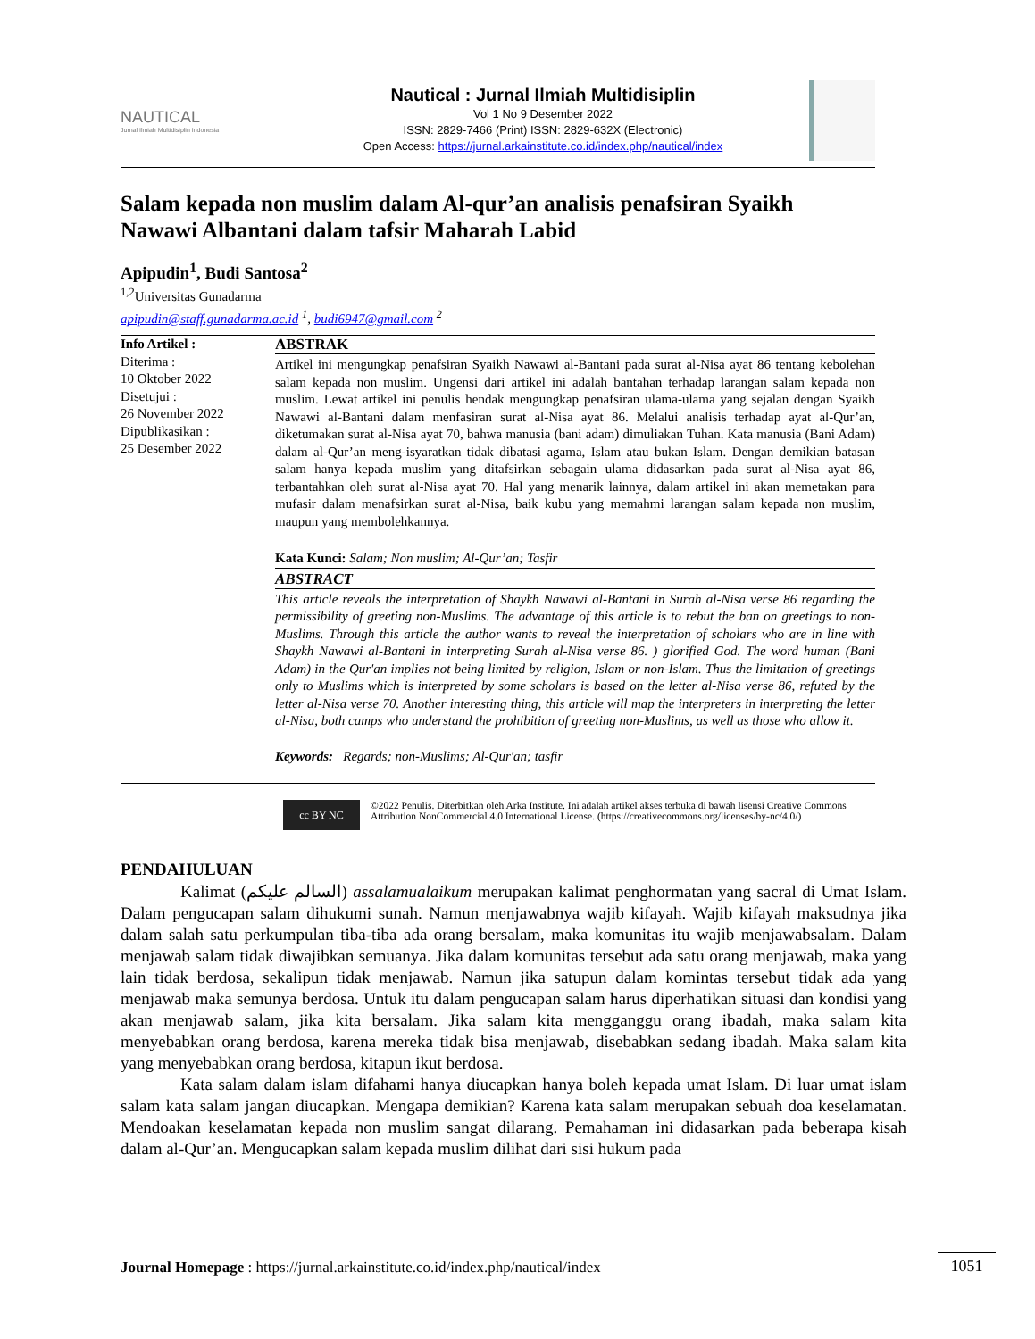NAUTICAL
Jurnal Ilmiah Multidisiplin Indonesia
Nautical : Jurnal Ilmiah Multidisiplin
Vol 1 No 9 Desember 2022
ISSN: 2829-7466 (Print) ISSN: 2829-632X (Electronic)
Open Access: https://jurnal.arkainstitute.co.id/index.php/nautical/index
Salam kepada non muslim dalam Al-qur’an analisis penafsiran Syaikh Nawawi Albantani dalam tafsir Maharah Labid
Apipudin<sup>1</sup>, Budi Santosa<sup>2</sup>
<sup>1,2</sup>Universitas Gunadarma
apipudin@staff.gunadarma.ac.id <sup>1</sup>, budi6947@gmail.com <sup>2</sup>
Info Artikel :
Diterima :
10 Oktober 2022
Disetujui :
26 November 2022
Dipublikasikan :
25 Desember 2022
ABSTRAK
Artikel ini mengungkap penafsiran Syaikh Nawawi al-Bantani pada surat al-Nisa ayat 86 tentang kebolehan salam kepada non muslim. Ungensi dari artikel ini adalah bantahan terhadap larangan salam kepada non muslim. Lewat artikel ini penulis hendak mengungkap penafsiran ulama-ulama yang sejalan dengan Syaikh Nawawi al-Bantani dalam menfasiran surat al-Nisa ayat 86. Melalui analisis terhadap ayat al-Qur’an, diketumakan surat al-Nisa ayat 70, bahwa manusia (bani adam) dimuliakan Tuhan. Kata manusia (Bani Adam) dalam al-Qur’an meng-isyaratkan tidak dibatasi agama, Islam atau bukan Islam. Dengan demikian batasan salam hanya kepada muslim yang ditafsirkan sebagain ulama didasarkan pada surat al-Nisa ayat 86, terbantahkan oleh surat al-Nisa ayat 70. Hal yang menarik lainnya, dalam artikel ini akan memetakan para mufasir dalam menafsirkan surat al-Nisa, baik kubu yang memahmi larangan salam kepada non muslim, maupun yang membolehkannya.
Kata Kunci: Salam; Non muslim; Al-Qur’an; Tasfir
ABSTRACT
This article reveals the interpretation of Shaykh Nawawi al-Bantani in Surah al-Nisa verse 86 regarding the permissibility of greeting non-Muslims. The advantage of this article is to rebut the ban on greetings to non-Muslims. Through this article the author wants to reveal the interpretation of scholars who are in line with Shaykh Nawawi al-Bantani in interpreting Surah al-Nisa verse 86. ) glorified God. The word human (Bani Adam) in the Qur'an implies not being limited by religion, Islam or non-Islam. Thus the limitation of greetings only to Muslims which is interpreted by some scholars is based on the letter al-Nisa verse 86, refuted by the letter al-Nisa verse 70. Another interesting thing, this article will map the interpreters in interpreting the letter al-Nisa, both camps who understand the prohibition of greeting non-Muslims, as well as those who allow it.
Keywords: Regards; non-Muslims; Al-Qur'an; tasfir
cc BY NC
©2022 Penulis. Diterbitkan oleh Arka Institute. Ini adalah artikel akses terbuka di bawah lisensi Creative Commons Attribution NonCommercial 4.0 International License. (https://creativecommons.org/licenses/by-nc/4.0/)
PENDAHULUAN
Kalimat (السالم عليكم) assalamualaikum merupakan kalimat penghormatan yang sacral di Umat Islam. Dalam pengucapan salam dihukumi sunah. Namun menjawabnya wajib kifayah. Wajib kifayah maksudnya jika dalam salah satu perkumpulan tiba-tiba ada orang bersalam, maka komunitas itu wajib menjawabsalam. Dalam menjawab salam tidak diwajibkan semuanya. Jika dalam komunitas tersebut ada satu orang menjawab, maka yang lain tidak berdosa, sekalipun tidak menjawab. Namun jika satupun dalam komintas tersebut tidak ada yang menjawab maka semunya berdosa. Untuk itu dalam pengucapan salam harus diperhatikan situasi dan kondisi yang akan menjawab salam, jika kita bersalam. Jika salam kita mengganggu orang ibadah, maka salam kita menyebabkan orang berdosa, karena mereka tidak bisa menjawab, disebabkan sedang ibadah. Maka salam kita yang menyebabkan orang berdosa, kitapun ikut berdosa.
Kata salam dalam islam difahami hanya diucapkan hanya boleh kepada umat Islam. Di luar umat islam salam kata salam jangan diucapkan. Mengapa demikian? Karena kata salam merupakan sebuah doa keselamatan. Mendoakan keselamatan kepada non muslim sangat dilarang. Pemahaman ini didasarkan pada beberapa kisah dalam al-Qur’an. Mengucapkan salam kepada muslim dilihat dari sisi hukum pada
Journal Homepage : https://jurnal.arkainstitute.co.id/index.php/nautical/index
1051